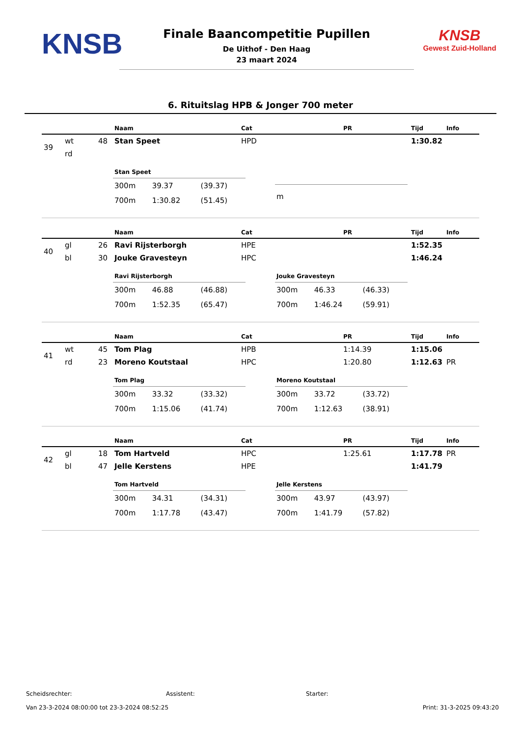KNSB
Finale Baancompetitie Pupillen
De Uithof - Den Haag
23 maart 2024
KNSB
Gewest Zuid-Holland
6. Rituitslag HPB & Jonger 700 meter
| | | | Naam | Cat | PR | Tijd | Info |
| --- | --- | --- | --- | --- | --- | --- | --- |
| 39 | wt | 48 | Stan Speet | HPD | | 1:30.82 | |
| | rd | | | | | | |
| Stan Speet | | |
| --- | --- | --- |
| 300m | 39.37 | (39.37) |
| 700m | 1:30.82 | (51.45) |
| m | | |
| | | | Naam | Cat | PR | Tijd | Info |
| --- | --- | --- | --- | --- | --- | --- | --- |
| 40 | gl | 26 | Ravi Rijsterborgh | HPE | | 1:52.35 | |
| | bl | 30 | Jouke Gravesteyn | HPC | | 1:46.24 | |
| Ravi Rijsterborgh | | |
| --- | --- | --- |
| 300m | 46.88 | (46.88) |
| 700m | 1:52.35 | (65.47) |
| Jouke Gravesteyn | | |
| --- | --- | --- |
| 300m | 46.33 | (46.33) |
| 700m | 1:46.24 | (59.91) |
| | | | Naam | Cat | PR | Tijd | Info |
| --- | --- | --- | --- | --- | --- | --- | --- |
| 41 | wt | 45 | Tom Plag | HPB | 1:14.39 | 1:15.06 | |
| | rd | 23 | Moreno Koutstaal | HPC | 1:20.80 | 1:12.63 | PR |
| Tom Plag | | |
| --- | --- | --- |
| 300m | 33.32 | (33.32) |
| 700m | 1:15.06 | (41.74) |
| Moreno Koutstaal | | |
| --- | --- | --- |
| 300m | 33.72 | (33.72) |
| 700m | 1:12.63 | (38.91) |
| | | | Naam | Cat | PR | Tijd | Info |
| --- | --- | --- | --- | --- | --- | --- | --- |
| 42 | gl | 18 | Tom Hartveld | HPC | 1:25.61 | 1:17.78 | PR |
| | bl | 47 | Jelle Kerstens | HPE | | 1:41.79 | |
| Tom Hartveld | | |
| --- | --- | --- |
| 300m | 34.31 | (34.31) |
| 700m | 1:17.78 | (43.47) |
| Jelle Kerstens | | |
| --- | --- | --- |
| 300m | 43.97 | (43.97) |
| 700m | 1:41.79 | (57.82) |
Scheidsrechter: Assistent: Starter:
Van 23-3-2024 08:00:00 tot 23-3-2024 08:52:25 Print: 31-3-2025 09:43:20